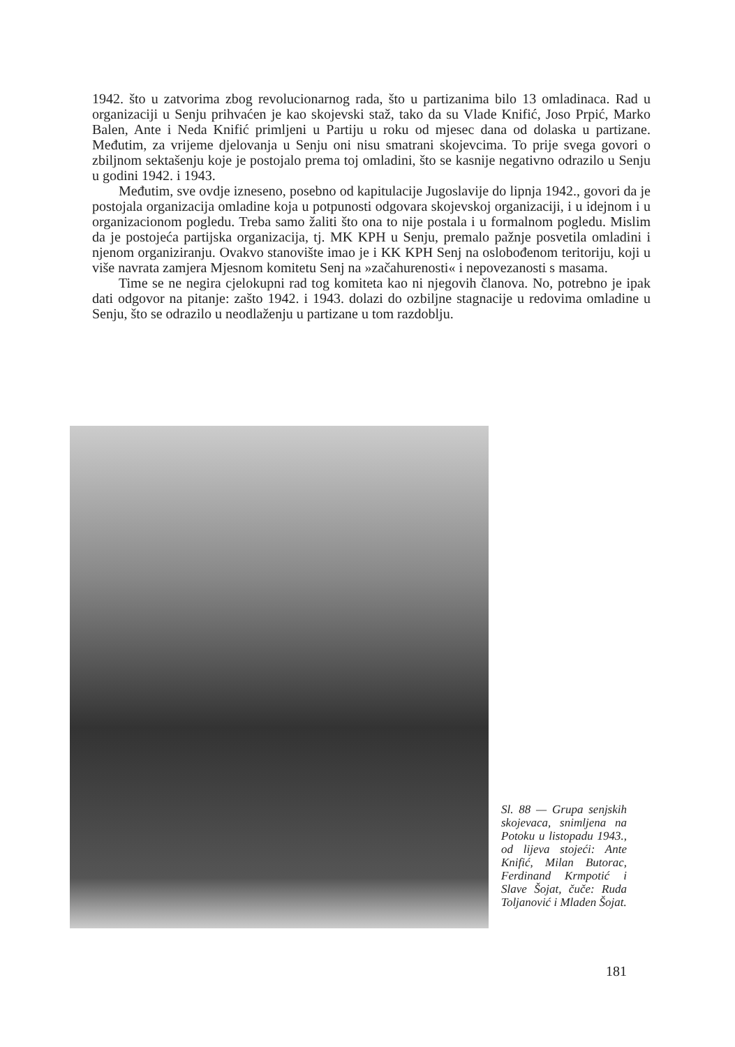1942. što u zatvorima zbog revolucionarnog rada, što u partizanima bilo 13 omladinaca. Rad u organizaciji u Senju prihvaćen je kao skojevski staž, tako da su Vlade Knifić, Joso Prpić, Marko Balen, Ante i Neda Knifić primljeni u Partiju u roku od mjesec dana od dolaska u partizane. Međutim, za vrijeme djelovanja u Senju oni nisu smatrani skojevcima. To prije svega govori o zbiljnom sektašenju koje je postojalo prema toj omladini, što se kasnije negativno odrazilo u Senju u godini 1942. i 1943.
Međutim, sve ovdje izneseno, posebno od kapitulacije Jugoslavije do lipnja 1942., govori da je postojala organizacija omladine koja u potpunosti odgovara skojevskoj organizaciji, i u idejnom i u organizacionom pogledu. Treba samo žaliti što ona to nije postala i u formalnom pogledu. Mislim da je postojeća partijska organizacija, tj. MK KPH u Senju, premalo pažnje posvetila omladini i njenom organiziranju. Ovakvo stanovište imao je i KK KPH Senj na oslobođenom teritoriju, koji u više navrata zamjera Mjesnom komitetu Senj na »začahurenosti« i nepovezanosti s masama.
Time se ne negira cjelokupni rad tog komiteta kao ni njegovih članova. No, potrebno je ipak dati odgovor na pitanje: zašto 1942. i 1943. dolazi do ozbiljne stagnacije u redovima omladine u Senju, što se odrazilo u neodlaženju u partizane u tom razdoblju.
Sl. 88 — Grupa senjskih skojevaca, snimljena na Potoku u listopadu 1943., od lijeva stojeći: Ante Knifić, Milan Butorac, Ferdinand Krmpotić i Slave Šojat, čuče: Ruda Toljanović i Mladen Šojat.
181